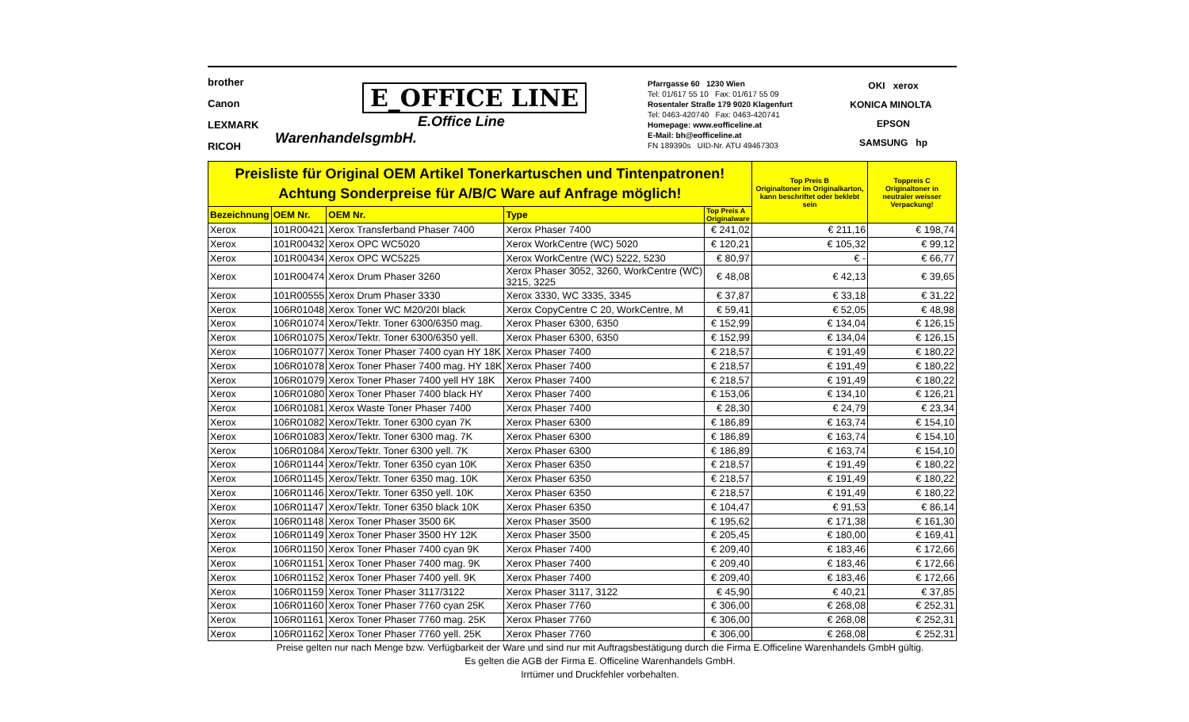brother
Canon
LEXMARK
RICOH
E_OFFICE LINE
E.Office Line WarenhandelsgmbH.
Pfarrgasse 60 1230 Wien
Tel: 01/617 55 10 Fax: 01/617 55 09
Rosentaler Straße 179 9020 Klagenfurt
Tel: 0463-420740 Fax: 0463-420741
Homepage: www.eofficeline.at
E-Mail: bh@eofficeline.at
FN 189390s UID-Nr. ATU 49467303
OKI xerox
KONICA MINOLTA EPSON
SAMSUNG hp
| Preisliste für Original OEM Artikel Tonerkartuschen und Tintenpatronen! Achtung Sonderpreise für A/B/C Ware auf Anfrage möglich! | | | | | Top Preis B Originaltoner im Originalkarton, kann beschriftet oder beklebt sein | Toppreis C Originaltoner in neutraler weisser Verpackung! |
| Bezeichnung | OEM Nr. | OEM Nr. | Type | Top Preis A Originalware | | |
| Xerox | 101R00421 | Xerox Transferband Phaser 7400 | Xerox Phaser 7400 | € 241,02 | € 211,16 | € 198,74 |
| Xerox | 101R00432 | Xerox OPC WC5020 | Xerox WorkCentre (WC) 5020 | € 120,21 | € 105,32 | € 99,12 |
| Xerox | 101R00434 | Xerox OPC WC5225 | Xerox WorkCentre (WC) 5222, 5230 | € 80,97 | € - | € 66,77 |
| Xerox | 101R00474 | Xerox Drum Phaser 3260 | Xerox Phaser 3052, 3260, WorkCentre (WC) 3215, 3225 | € 48,08 | € 42,13 | € 39,65 |
| Xerox | 101R00555 | Xerox Drum Phaser 3330 | Xerox 3330, WC 3335, 3345 | € 37,87 | € 33,18 | € 31,22 |
| Xerox | 106R01048 | Xerox Toner WC M20/20I black | Xerox CopyCentre C 20, WorkCentre, M | € 59,41 | € 52,05 | € 48,98 |
| Xerox | 106R01074 | Xerox/Tektr. Toner 6300/6350 mag. | Xerox Phaser 6300, 6350 | € 152,99 | € 134,04 | € 126,15 |
| Xerox | 106R01075 | Xerox/Tektr. Toner 6300/6350 yell. | Xerox Phaser 6300, 6350 | € 152,99 | € 134,04 | € 126,15 |
| Xerox | 106R01077 | Xerox Toner Phaser 7400 cyan HY 18K | Xerox Phaser 7400 | € 218,57 | € 191,49 | € 180,22 |
| Xerox | 106R01078 | Xerox Toner Phaser 7400 mag. HY 18K | Xerox Phaser 7400 | € 218,57 | € 191,49 | € 180,22 |
| Xerox | 106R01079 | Xerox Toner Phaser 7400 yell HY 18K | Xerox Phaser 7400 | € 218,57 | € 191,49 | € 180,22 |
| Xerox | 106R01080 | Xerox Toner Phaser 7400 black HY | Xerox Phaser 7400 | € 153,06 | € 134,10 | € 126,21 |
| Xerox | 106R01081 | Xerox Waste Toner Phaser 7400 | Xerox Phaser 7400 | € 28,30 | € 24,79 | € 23,34 |
| Xerox | 106R01082 | Xerox/Tektr. Toner 6300 cyan 7K | Xerox Phaser 6300 | € 186,89 | € 163,74 | € 154,10 |
| Xerox | 106R01083 | Xerox/Tektr. Toner 6300 mag. 7K | Xerox Phaser 6300 | € 186,89 | € 163,74 | € 154,10 |
| Xerox | 106R01084 | Xerox/Tektr. Toner 6300 yell. 7K | Xerox Phaser 6300 | € 186,89 | € 163,74 | € 154,10 |
| Xerox | 106R01144 | Xerox/Tektr. Toner 6350 cyan 10K | Xerox Phaser 6350 | € 218,57 | € 191,49 | € 180,22 |
| Xerox | 106R01145 | Xerox/Tektr. Toner 6350 mag. 10K | Xerox Phaser 6350 | € 218,57 | € 191,49 | € 180,22 |
| Xerox | 106R01146 | Xerox/Tektr. Toner 6350 yell. 10K | Xerox Phaser 6350 | € 218,57 | € 191,49 | € 180,22 |
| Xerox | 106R01147 | Xerox/Tektr. Toner 6350 black 10K | Xerox Phaser 6350 | € 104,47 | € 91,53 | € 86,14 |
| Xerox | 106R01148 | Xerox Toner Phaser 3500 6K | Xerox Phaser 3500 | € 195,62 | € 171,38 | € 161,30 |
| Xerox | 106R01149 | Xerox Toner Phaser 3500 HY 12K | Xerox Phaser 3500 | € 205,45 | € 180,00 | € 169,41 |
| Xerox | 106R01150 | Xerox Toner Phaser 7400 cyan 9K | Xerox Phaser 7400 | € 209,40 | € 183,46 | € 172,66 |
| Xerox | 106R01151 | Xerox Toner Phaser 7400 mag. 9K | Xerox Phaser 7400 | € 209,40 | € 183,46 | € 172,66 |
| Xerox | 106R01152 | Xerox Toner Phaser 7400 yell. 9K | Xerox Phaser 7400 | € 209,40 | € 183,46 | € 172,66 |
| Xerox | 106R01159 | Xerox Toner Phaser 3117/3122 | Xerox Phaser 3117, 3122 | € 45,90 | € 40,21 | € 37,85 |
| Xerox | 106R01160 | Xerox Toner Phaser 7760 cyan 25K | Xerox Phaser 7760 | € 306,00 | € 268,08 | € 252,31 |
| Xerox | 106R01161 | Xerox Toner Phaser 7760 mag. 25K | Xerox Phaser 7760 | € 306,00 | € 268,08 | € 252,31 |
| Xerox | 106R01162 | Xerox Toner Phaser 7760 yell. 25K | Xerox Phaser 7760 | € 306,00 | € 268,08 | € 252,31 |
Preise gelten nur nach Menge bzw. Verfügbarkeit der Ware und sind nur mit Auftragsbestätigung durch die Firma E.Officeline Warenhandels GmbH gültig.
Es gelten die AGB der Firma E. Officeline Warenhandels GmbH.
Irrtümer und Druckfehler vorbehalten.